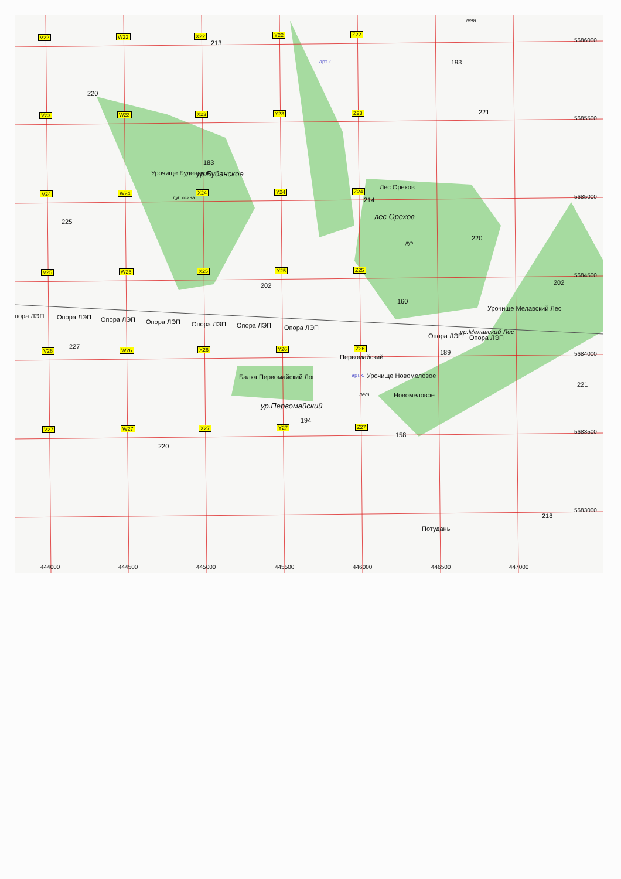V22 W22 X22 Y22 Z22
V23 W23 X23 Y23 Z23
V24 W24 X24 Y24 Z24
V25 W25 X25 Y25 Z25
V26 W26 X26 Y26 Z26
V27 W27 X27 Y27 Z27
213
220
183
Урочище Буденское ур.Буданское
дуб осина
225
Лес Орехов
лес Орехов
214
дуб
арт.к. 193
221
220
202
160
202
пора ЛЭП Опора ЛЭП Опора ЛЭП Опора ЛЭП Опора ЛЭП Опора ЛЭП Опора ЛЭП
Опора ЛЭП Опора ЛЭП
Урочище Мелавский Лес
ур.Мелавский Лес
227
Первомайский
189
Балка Первомайский Лог арт.к. Урочище Новомеловое
лет. Новомеловое
ур.Первомайский
194
221
158
220
218
Потудань
лет.
5686000
5685500
5685000
5684500
5684000
5683500
5683000
444000 444500 445000 445500 446000 446500 447000